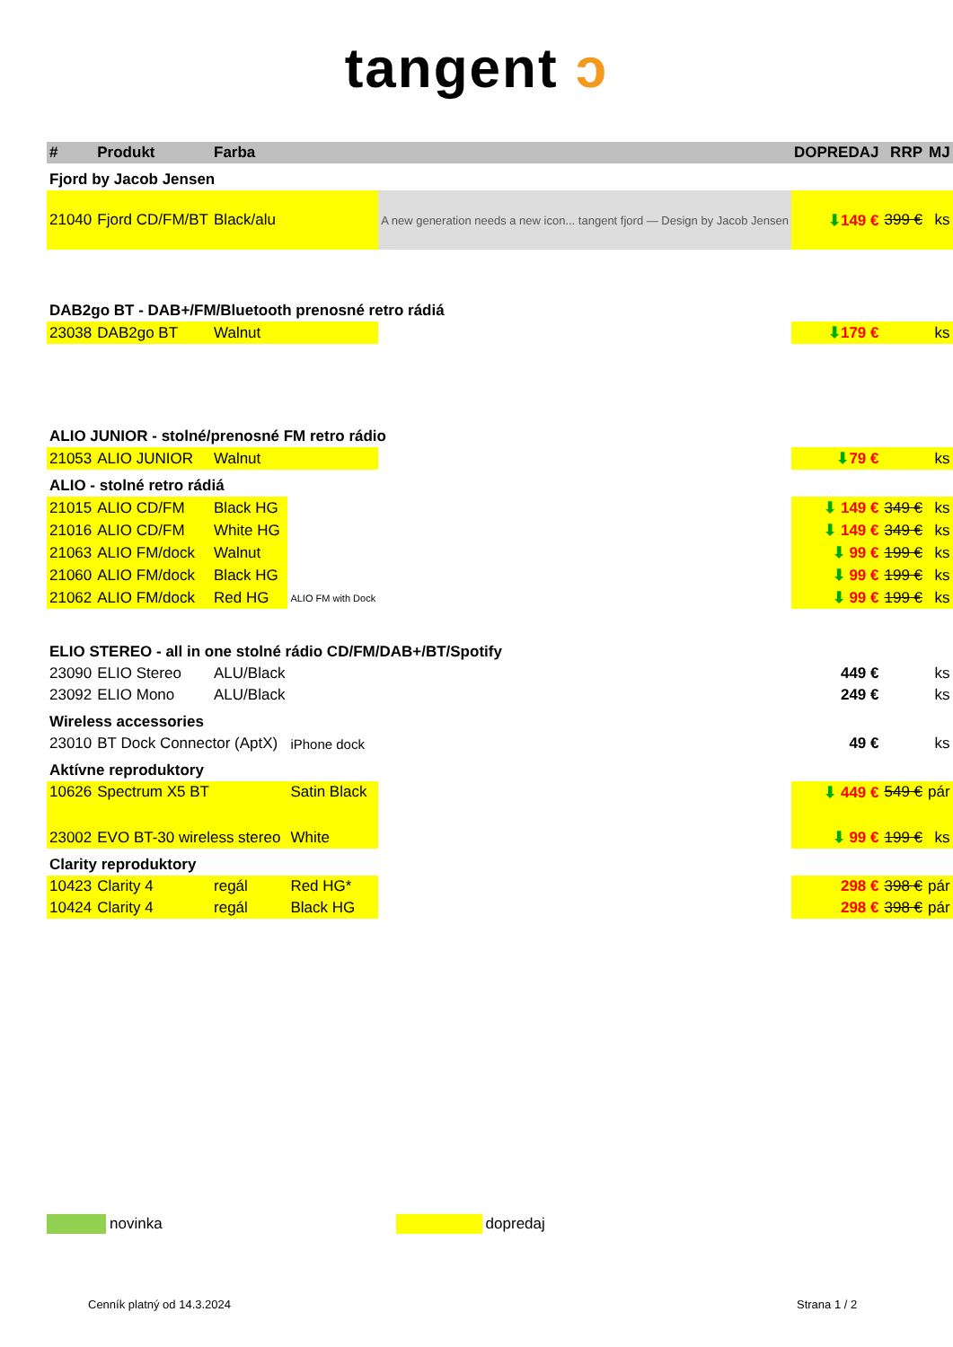tangent ͻ
| # | Produkt | Farba | | | DOPREDAJ | RRP | MJ |
| --- | --- | --- | --- | --- | --- | --- | --- |
| Fjord by Jacob Jensen | | | | | | | |
| 21040 | Fjord CD/FM/BT | Black/alu | | A new generation needs a new icon... tangent fjord — Design by Jacob Jensen | ⬇ 149 € | 399 € | ks |
| DAB2go BT - DAB+/FM/Bluetooth prenosné retro rádiá | | | | | | | |
| 23038 | DAB2go BT | Walnut | | | ⬇ 179 € | | ks |
| ALIO JUNIOR - stolné/prenosné FM retro rádio | | | | | | | |
| 21053 | ALIO JUNIOR | Walnut | | | ⬇ 79 € | | ks |
| ALIO - stolné retro rádiá | | | | | | | |
| 21015 | ALIO CD/FM | Black HG | | | ⬇ 149 € | 349 € | ks |
| 21016 | ALIO CD/FM | White HG | | | ⬇ 149 € | 349 € | ks |
| 21063 | ALIO FM/dock | Walnut | | | ⬇ 99 € | 199 € | ks |
| 21060 | ALIO FM/dock | Black HG | | | ⬇ 99 € | 199 € | ks |
| 21062 | ALIO FM/dock | Red HG | ALIO FM with Dock | | ⬇ 99 € | 199 € | ks |
| ELIO STEREO - all in one stolné rádio CD/FM/DAB+/BT/Spotify | | | | | | | |
| 23090 | ELIO Stereo | ALU/Black | | | 449 € | | ks |
| 23092 | ELIO Mono | ALU/Black | | | 249 € | | ks |
| Wireless accessories | | | | | | | |
| 23010 | BT Dock Connector (AptX) | | iPhone dock | | 49 € | | ks |
| Aktívne reproduktory | | | | | | | |
| 10626 | Spectrum X5 BT | | Satin Black | | ⬇ 449 € | 549 € | pár |
| 23002 | EVO BT-30 wireless stereo | | White | | ⬇ 99 € | 199 € | ks |
| Clarity reproduktory | | | | | | | |
| 10423 | Clarity 4 | regál | Red HG* | | 298 € | 398 € | pár |
| 10424 | Clarity 4 | regál | Black HG | | 298 € | 398 € | pár |
novinka dopredaj
Cenník platný od 14.3.2024 Strana 1 / 2